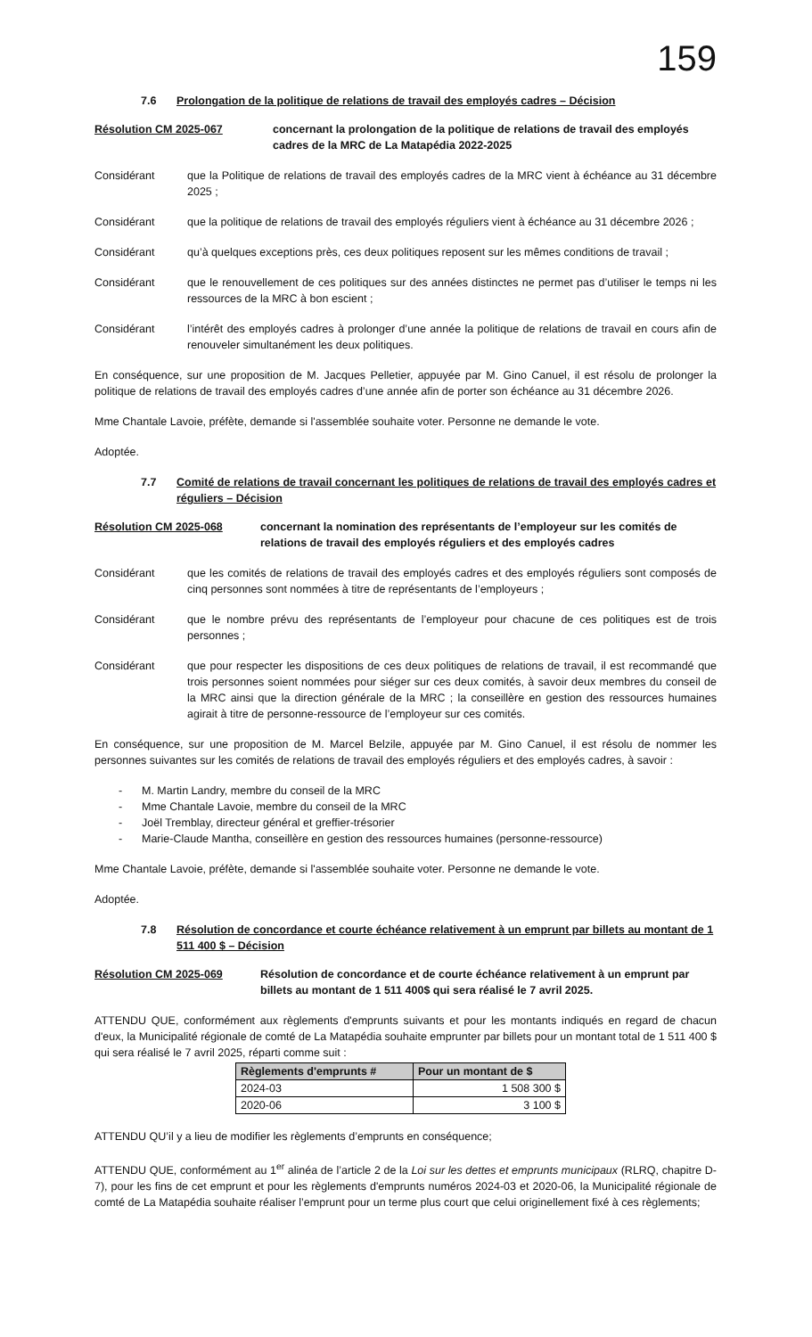159
7.6 Prolongation de la politique de relations de travail des employés cadres – Décision
Résolution CM 2025-067 concernant la prolongation de la politique de relations de travail des employés cadres de la MRC de La Matapédia 2022-2025
Considérant que la Politique de relations de travail des employés cadres de la MRC vient à échéance au 31 décembre 2025 ;
Considérant que la politique de relations de travail des employés réguliers vient à échéance au 31 décembre 2026 ;
Considérant qu’à quelques exceptions près, ces deux politiques reposent sur les mêmes conditions de travail ;
Considérant que le renouvellement de ces politiques sur des années distinctes ne permet pas d’utiliser le temps ni les ressources de la MRC à bon escient ;
Considérant l’intérêt des employés cadres à prolonger d’une année la politique de relations de travail en cours afin de renouveler simultanément les deux politiques.
En conséquence, sur une proposition de M. Jacques Pelletier, appuyée par M. Gino Canuel, il est résolu de prolonger la politique de relations de travail des employés cadres d’une année afin de porter son échéance au 31 décembre 2026.
Mme Chantale Lavoie, préfète, demande si l'assemblée souhaite voter. Personne ne demande le vote.
Adoptée.
7.7 Comité de relations de travail concernant les politiques de relations de travail des employés cadres et réguliers – Décision
Résolution CM 2025-068 concernant la nomination des représentants de l’employeur sur les comités de relations de travail des employés réguliers et des employés cadres
Considérant que les comités de relations de travail des employés cadres et des employés réguliers sont composés de cinq personnes sont nommées à titre de représentants de l’employeurs ;
Considérant que le nombre prévu des représentants de l’employeur pour chacune de ces politiques est de trois personnes ;
Considérant que pour respecter les dispositions de ces deux politiques de relations de travail, il est recommandé que trois personnes soient nommées pour siéger sur ces deux comités, à savoir deux membres du conseil de la MRC ainsi que la direction générale de la MRC ; la conseillère en gestion des ressources humaines agirait à titre de personne-ressource de l’employeur sur ces comités.
En conséquence, sur une proposition de M. Marcel Belzile, appuyée par M. Gino Canuel, il est résolu de nommer les personnes suivantes sur les comités de relations de travail des employés réguliers et des employés cadres, à savoir :
- M. Martin Landry, membre du conseil de la MRC
- Mme Chantale Lavoie, membre du conseil de la MRC
- Joël Tremblay, directeur général et greffier-trésorier
- Marie-Claude Mantha, conseillère en gestion des ressources humaines (personne-ressource)
Mme Chantale Lavoie, préfète, demande si l'assemblée souhaite voter. Personne ne demande le vote.
Adoptée.
7.8 Résolution de concordance et courte échéance relativement à un emprunt par billets au montant de 1 511 400 $ – Décision
Résolution CM 2025-069 Résolution de concordance et de courte échéance relativement à un emprunt par billets au montant de 1 511 400$ qui sera réalisé le 7 avril 2025.
ATTENDU QUE, conformément aux règlements d'emprunts suivants et pour les montants indiqués en regard de chacun d'eux, la Municipalité régionale de comté de La Matapédia souhaite emprunter par billets pour un montant total de 1 511 400 $ qui sera réalisé le 7 avril 2025, réparti comme suit :
| Règlements d'emprunts # | Pour un montant de $ |
| --- | --- |
| 2024-03 | 1 508 300 $ |
| 2020-06 | 3 100 $ |
ATTENDU QU’il y a lieu de modifier les règlements d’emprunts en conséquence;
ATTENDU QUE, conformément au 1<sup>er</sup> alinéa de l’article 2 de la Loi sur les dettes et emprunts municipaux (RLRQ, chapitre D-7), pour les fins de cet emprunt et pour les règlements d'emprunts numéros 2024-03 et 2020-06, la Municipalité régionale de comté de La Matapédia souhaite réaliser l’emprunt pour un terme plus court que celui originellement fixé à ces règlements;